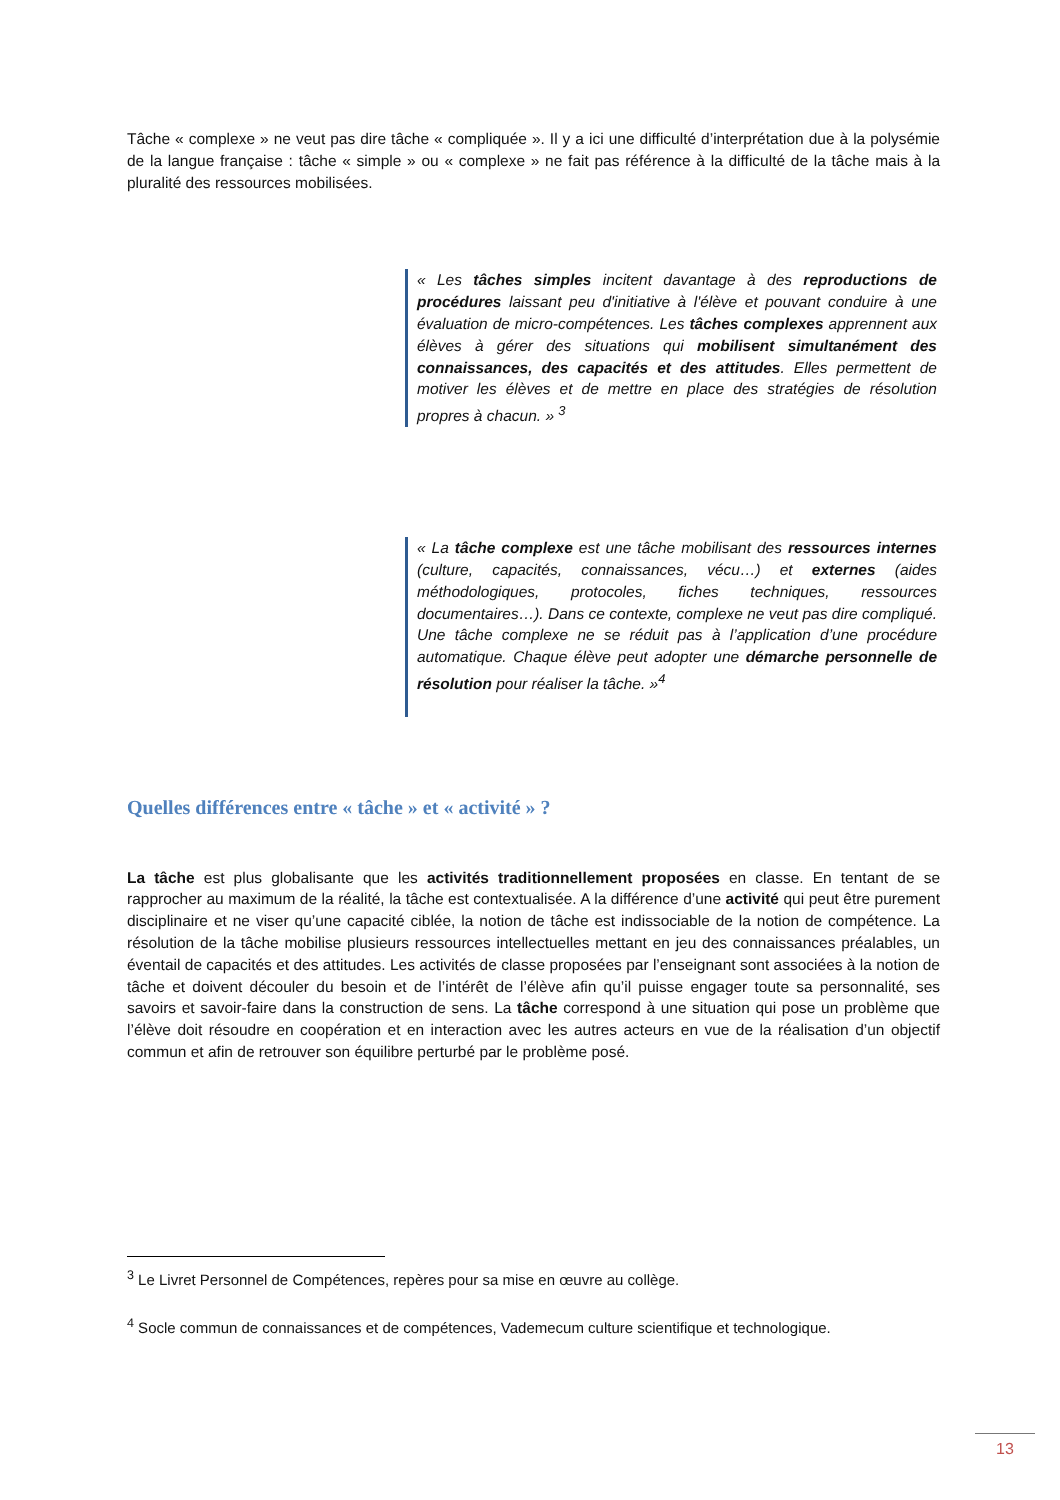Tâche « complexe » ne veut pas dire tâche « compliquée ». Il y a ici une difficulté d’interprétation due à la polysémie de la langue française : tâche « simple » ou « complexe » ne fait pas référence à la difficulté de la tâche mais à la pluralité des ressources mobilisées.
« Les tâches simples incitent davantage à des reproductions de procédures laissant peu d'initiative à l'élève et pouvant conduire à une évaluation de micro-compétences. Les tâches complexes apprennent aux élèves à gérer des situations qui mobilisent simultanément des connaissances, des capacités et des attitudes. Elles permettent de motiver les élèves et de mettre en place des stratégies de résolution propres à chacun. » <sup>3</sup>
« La tâche complexe est une tâche mobilisant des ressources internes (culture, capacités, connaissances, vécu…) et externes (aides méthodologiques, protocoles, fiches techniques, ressources documentaires…). Dans ce contexte, complexe ne veut pas dire compliqué. Une tâche complexe ne se réduit pas à l’application d’une procédure automatique. Chaque élève peut adopter une démarche personnelle de résolution pour réaliser la tâche. »<sup>4</sup>
Quelles différences entre « tâche » et « activité » ?
La tâche est plus globalisante que les activités traditionnellement proposées en classe. En tentant de se rapprocher au maximum de la réalité, la tâche est contextualisée. A la différence d’une activité qui peut être purement disciplinaire et ne viser qu’une capacité ciblée, la notion de tâche est indissociable de la notion de compétence. La résolution de la tâche mobilise plusieurs ressources intellectuelles mettant en jeu des connaissances préalables, un éventail de capacités et des attitudes. Les activités de classe proposées par l’enseignant sont associées à la notion de tâche et doivent découler du besoin et de l’intérêt de l’élève afin qu’il puisse engager toute sa personnalité, ses savoirs et savoir-faire dans la construction de sens. La tâche correspond à une situation qui pose un problème que l’élève doit résoudre en coopération et en interaction avec les autres acteurs en vue de la réalisation d’un objectif commun et afin de retrouver son équilibre perturbé par le problème posé.
<sup>3</sup> Le Livret Personnel de Compétences, repères pour sa mise en œuvre au collège.
<sup>4</sup> Socle commun de connaissances et de compétences, Vademecum culture scientifique et technologique.
13